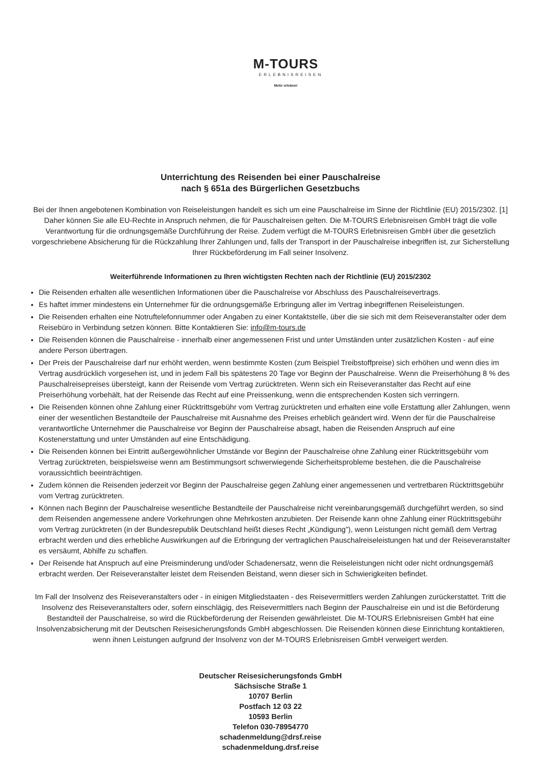M-TOURS
ERLEBNISREISEN
Mehr erleben!
Unterrichtung des Reisenden bei einer Pauschalreise
nach § 651a des Bürgerlichen Gesetzbuchs
Bei der Ihnen angebotenen Kombination von Reiseleistungen handelt es sich um eine Pauschalreise im Sinne der Richtlinie (EU) 2015/2302. [1] Daher können Sie alle EU-Rechte in Anspruch nehmen, die für Pauschalreisen gelten. Die M-TOURS Erlebnisreisen GmbH trägt die volle Verantwortung für die ordnungsgemäße Durchführung der Reise. Zudem verfügt die M-TOURS Erlebnisreisen GmbH über die gesetzlich vorgeschriebene Absicherung für die Rückzahlung Ihrer Zahlungen und, falls der Transport in der Pauschalreise inbegriffen ist, zur Sicherstellung Ihrer Rückbeförderung im Fall seiner Insolvenz.
Weiterführende Informationen zu Ihren wichtigsten Rechten nach der Richtlinie (EU) 2015/2302
Die Reisenden erhalten alle wesentlichen Informationen über die Pauschalreise vor Abschluss des Pauschalreisevertrags.
Es haftet immer mindestens ein Unternehmer für die ordnungsgemäße Erbringung aller im Vertrag inbegriffenen Reiseleistungen.
Die Reisenden erhalten eine Notruftelefonnummer oder Angaben zu einer Kontaktstelle, über die sie sich mit dem Reiseveranstalter oder dem Reisebüro in Verbindung setzen können. Bitte Kontaktieren Sie: info@m-tours.de
Die Reisenden können die Pauschalreise - innerhalb einer angemessenen Frist und unter Umständen unter zusätzlichen Kosten - auf eine andere Person übertragen.
Der Preis der Pauschalreise darf nur erhöht werden, wenn bestimmte Kosten (zum Beispiel Treibstoffpreise) sich erhöhen und wenn dies im Vertrag ausdrücklich vorgesehen ist, und in jedem Fall bis spätestens 20 Tage vor Beginn der Pauschalreise. Wenn die Preiserhöhung 8 % des Pauschalreisepreises übersteigt, kann der Reisende vom Vertrag zurücktreten. Wenn sich ein Reiseveranstalter das Recht auf eine Preiserhöhung vorbehält, hat der Reisende das Recht auf eine Preissenkung, wenn die entsprechenden Kosten sich verringern.
Die Reisenden können ohne Zahlung einer Rücktrittsgebühr vom Vertrag zurücktreten und erhalten eine volle Erstattung aller Zahlungen, wenn einer der wesentlichen Bestandteile der Pauschalreise mit Ausnahme des Preises erheblich geändert wird. Wenn der für die Pauschalreise verantwortliche Unternehmer die Pauschalreise vor Beginn der Pauschalreise absagt, haben die Reisenden Anspruch auf eine Kostenerstattung und unter Umständen auf eine Entschädigung.
Die Reisenden können bei Eintritt außergewöhnlicher Umstände vor Beginn der Pauschalreise ohne Zahlung einer Rücktrittsgebühr vom Vertrag zurücktreten, beispielsweise wenn am Bestimmungsort schwerwiegende Sicherheitsprobleme bestehen, die die Pauschalreise voraussichtlich beeinträchtigen.
Zudem können die Reisenden jederzeit vor Beginn der Pauschalreise gegen Zahlung einer angemessenen und vertretbaren Rücktrittsgebühr vom Vertrag zurücktreten.
Können nach Beginn der Pauschalreise wesentliche Bestandteile der Pauschalreise nicht vereinbarungsgemäß durchgeführt werden, so sind dem Reisenden angemessene andere Vorkehrungen ohne Mehrkosten anzubieten. Der Reisende kann ohne Zahlung einer Rücktrittsgebühr vom Vertrag zurücktreten (in der Bundesrepublik Deutschland heißt dieses Recht „Kündigung”), wenn Leistungen nicht gemäß dem Vertrag erbracht werden und dies erhebliche Auswirkungen auf die Erbringung der vertraglichen Pauschalreiseleistungen hat und der Reiseveranstalter es versäumt, Abhilfe zu schaffen.
Der Reisende hat Anspruch auf eine Preisminderung und/oder Schadenersatz, wenn die Reiseleistungen nicht oder nicht ordnungsgemäß erbracht werden. Der Reiseveranstalter leistet dem Reisenden Beistand, wenn dieser sich in Schwierigkeiten befindet.
Im Fall der Insolvenz des Reiseveranstalters oder - in einigen Mitgliedstaaten - des Reisevermittlers werden Zahlungen zurückerstattet. Tritt die Insolvenz des Reiseveranstalters oder, sofern einschlägig, des Reisevermittlers nach Beginn der Pauschalreise ein und ist die Beförderung Bestandteil der Pauschalreise, so wird die Rückbeförderung der Reisenden gewährleistet. Die M-TOURS Erlebnisreisen GmbH hat eine Insolvenzabsicherung mit der Deutschen Reisesicherungsfonds GmbH abgeschlossen. Die Reisenden können diese Einrichtung kontaktieren, wenn ihnen Leistungen aufgrund der Insolvenz von der M-TOURS Erlebnisreisen GmbH verweigert werden.
Deutscher Reisesicherungsfonds GmbH
Sächsische Straße 1
10707 Berlin
Postfach 12 03 22
10593 Berlin
Telefon 030-78954770
schadenmeldung@drsf.reise
schadenmeldung.drsf.reise